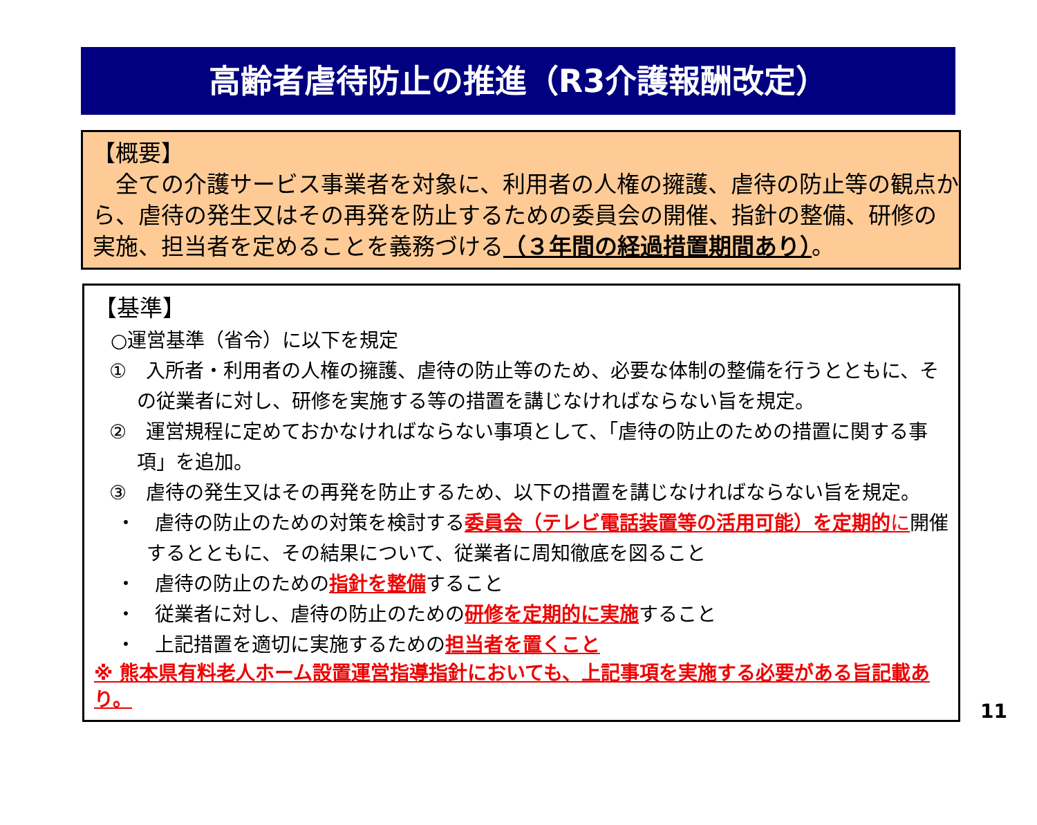高齢者虐待防止の推進（R3介護報酬改定）
【概要】
　全ての介護サービス事業者を対象に、利用者の人権の擁護、虐待の防止等の観点から、虐待の発生又はその再発を防止するための委員会の開催、指針の整備、研修の実施、担当者を定めることを義務づける（３年間の経過措置期間あり）。
【基準】
○運営基準（省令）に以下を規定
①　入所者・利用者の人権の擁護、虐待の防止等のため、必要な体制の整備を行うとともに、その従業者に対し、研修を実施する等の措置を講じなければならない旨を規定。
②　運営規程に定めておかなければならない事項として、「虐待の防止のための措置に関する事項」を追加。
③　虐待の発生又はその再発を防止するため、以下の措置を講じなければならない旨を規定。
・　虐待の防止のための対策を検討する委員会（テレビ電話装置等の活用可能）を定期的 に開催するとともに、その結果について、従業者に周知徹底を図ること
・　虐待の防止のための指針を整備すること
・　従業者に対し、虐待の防止のための研修を定期的に実施すること
・　上記措置を適切に実施するための担当者を置くこと
※ 熊本県有料老人ホーム設置運営指導指針においても、上記事項を実施する必要がある旨記載あり。
11